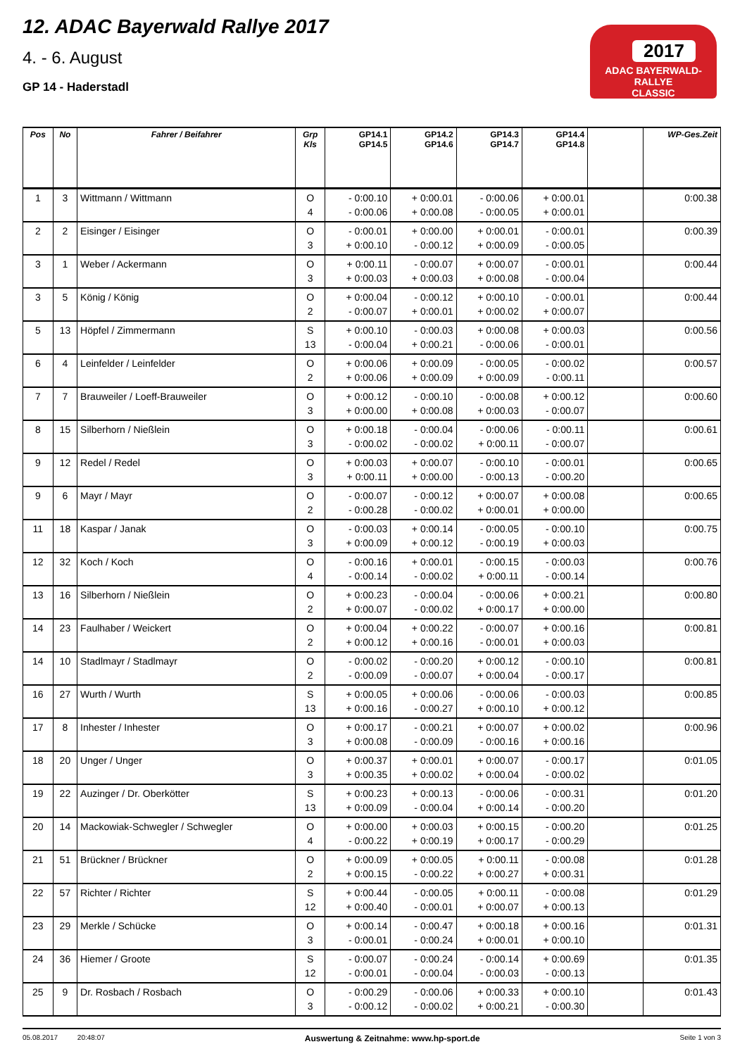12. ADAC Bayerwald Rallye 2017
4. - 6. August
GP 14 - Haderstadl
2017
ADAC BAYERWALD-RALLYE
CLASSIC
| Pos | No | Fahrer / Beifahrer | Grp Kls | GP14.1 GP14.5 | GP14.2 GP14.6 | GP14.3 GP14.7 | GP14.4 GP14.8 | | WP-Ges.Zeit |
| --- | --- | --- | --- | --- | --- | --- | --- | --- | --- |
| 1 | 3 | Wittmann / Wittmann | O 4 | - 0:00.10 - 0:00.06 | + 0:00.01 + 0:00.08 | - 0:00.06 - 0:00.05 | + 0:00.01 + 0:00.01 | | 0:00.38 |
| 2 | 2 | Eisinger / Eisinger | O 3 | - 0:00.01 + 0:00.10 | + 0:00.00 - 0:00.12 | + 0:00.01 + 0:00.09 | - 0:00.01 - 0:00.05 | | 0:00.39 |
| 3 | 1 | Weber / Ackermann | O 3 | + 0:00.11 + 0:00.03 | - 0:00.07 + 0:00.03 | + 0:00.07 + 0:00.08 | - 0:00.01 - 0:00.04 | | 0:00.44 |
| 3 | 5 | König / König | O 2 | + 0:00.04 - 0:00.07 | - 0:00.12 + 0:00.01 | + 0:00.10 + 0:00.02 | - 0:00.01 + 0:00.07 | | 0:00.44 |
| 5 | 13 | Höpfel / Zimmermann | S 13 | + 0:00.10 - 0:00.04 | - 0:00.03 + 0:00.21 | + 0:00.08 - 0:00.06 | + 0:00.03 - 0:00.01 | | 0:00.56 |
| 6 | 4 | Leinfelder / Leinfelder | O 2 | + 0:00.06 + 0:00.06 | + 0:00.09 + 0:00.09 | - 0:00.05 + 0:00.09 | - 0:00.02 - 0:00.11 | | 0:00.57 |
| 7 | 7 | Brauweiler / Loeff-Brauweiler | O 3 | + 0:00.12 + 0:00.00 | - 0:00.10 + 0:00.08 | - 0:00.08 + 0:00.03 | + 0:00.12 - 0:00.07 | | 0:00.60 |
| 8 | 15 | Silberhorn / Nießlein | O 3 | + 0:00.18 - 0:00.02 | - 0:00.04 - 0:00.02 | - 0:00.06 + 0:00.11 | - 0:00.11 - 0:00.07 | | 0:00.61 |
| 9 | 12 | Redel / Redel | O 3 | + 0:00.03 + 0:00.11 | + 0:00.07 + 0:00.00 | - 0:00.10 - 0:00.13 | - 0:00.01 - 0:00.20 | | 0:00.65 |
| 9 | 6 | Mayr / Mayr | O 2 | - 0:00.07 - 0:00.28 | - 0:00.12 - 0:00.02 | + 0:00.07 + 0:00.01 | + 0:00.08 + 0:00.00 | | 0:00.65 |
| 11 | 18 | Kaspar / Janak | O 3 | - 0:00.03 + 0:00.09 | + 0:00.14 + 0:00.12 | - 0:00.05 - 0:00.19 | - 0:00.10 + 0:00.03 | | 0:00.75 |
| 12 | 32 | Koch / Koch | O 4 | - 0:00.16 - 0:00.14 | + 0:00.01 - 0:00.02 | - 0:00.15 + 0:00.11 | - 0:00.03 - 0:00.14 | | 0:00.76 |
| 13 | 16 | Silberhorn / Nießlein | O 2 | + 0:00.23 + 0:00.07 | - 0:00.04 - 0:00.02 | - 0:00.06 + 0:00.17 | + 0:00.21 + 0:00.00 | | 0:00.80 |
| 14 | 23 | Faulhaber / Weickert | O 2 | + 0:00.04 + 0:00.12 | + 0:00.22 + 0:00.16 | - 0:00.07 - 0:00.01 | + 0:00.16 + 0:00.03 | | 0:00.81 |
| 14 | 10 | Stadlmayr / Stadlmayr | O 2 | - 0:00.02 - 0:00.09 | - 0:00.20 - 0:00.07 | + 0:00.12 + 0:00.04 | - 0:00.10 - 0:00.17 | | 0:00.81 |
| 16 | 27 | Wurth / Wurth | S 13 | + 0:00.05 + 0:00.16 | + 0:00.06 - 0:00.27 | - 0:00.06 + 0:00.10 | - 0:00.03 + 0:00.12 | | 0:00.85 |
| 17 | 8 | Inhester / Inhester | O 3 | + 0:00.17 + 0:00.08 | - 0:00.21 - 0:00.09 | + 0:00.07 - 0:00.16 | + 0:00.02 + 0:00.16 | | 0:00.96 |
| 18 | 20 | Unger / Unger | O 3 | + 0:00.37 + 0:00.35 | + 0:00.01 + 0:00.02 | + 0:00.07 + 0:00.04 | - 0:00.17 - 0:00.02 | | 0:01.05 |
| 19 | 22 | Auzinger / Dr. Oberkötter | S 13 | + 0:00.23 + 0:00.09 | + 0:00.13 - 0:00.04 | - 0:00.06 + 0:00.14 | - 0:00.31 - 0:00.20 | | 0:01.20 |
| 20 | 14 | Mackowiak-Schwegler / Schwegler | O 4 | + 0:00.00 - 0:00.22 | + 0:00.03 + 0:00.19 | + 0:00.15 + 0:00.17 | - 0:00.20 - 0:00.29 | | 0:01.25 |
| 21 | 51 | Brückner / Brückner | O 2 | + 0:00.09 + 0:00.15 | + 0:00.05 - 0:00.22 | + 0:00.11 + 0:00.27 | - 0:00.08 + 0:00.31 | | 0:01.28 |
| 22 | 57 | Richter / Richter | S 12 | + 0:00.44 + 0:00.40 | - 0:00.05 - 0:00.01 | + 0:00.11 + 0:00.07 | - 0:00.08 + 0:00.13 | | 0:01.29 |
| 23 | 29 | Merkle / Schücke | O 3 | + 0:00.14 - 0:00.01 | - 0:00.47 - 0:00.24 | + 0:00.18 + 0:00.01 | + 0:00.16 + 0:00.10 | | 0:01.31 |
| 24 | 36 | Hiemer / Groote | S 12 | - 0:00.07 - 0:00.01 | - 0:00.24 - 0:00.04 | - 0:00.14 - 0:00.03 | + 0:00.69 - 0:00.13 | | 0:01.35 |
| 25 | 9 | Dr. Rosbach / Rosbach | O 3 | - 0:00.29 - 0:00.12 | - 0:00.06 - 0:00.02 | + 0:00.33 + 0:00.21 | + 0:00.10 - 0:00.30 | | 0:01.43 |
05.08.2017 20:48:07 Auswertung & Zeitnahme: www.hp-sport.de Seite 1 von 3